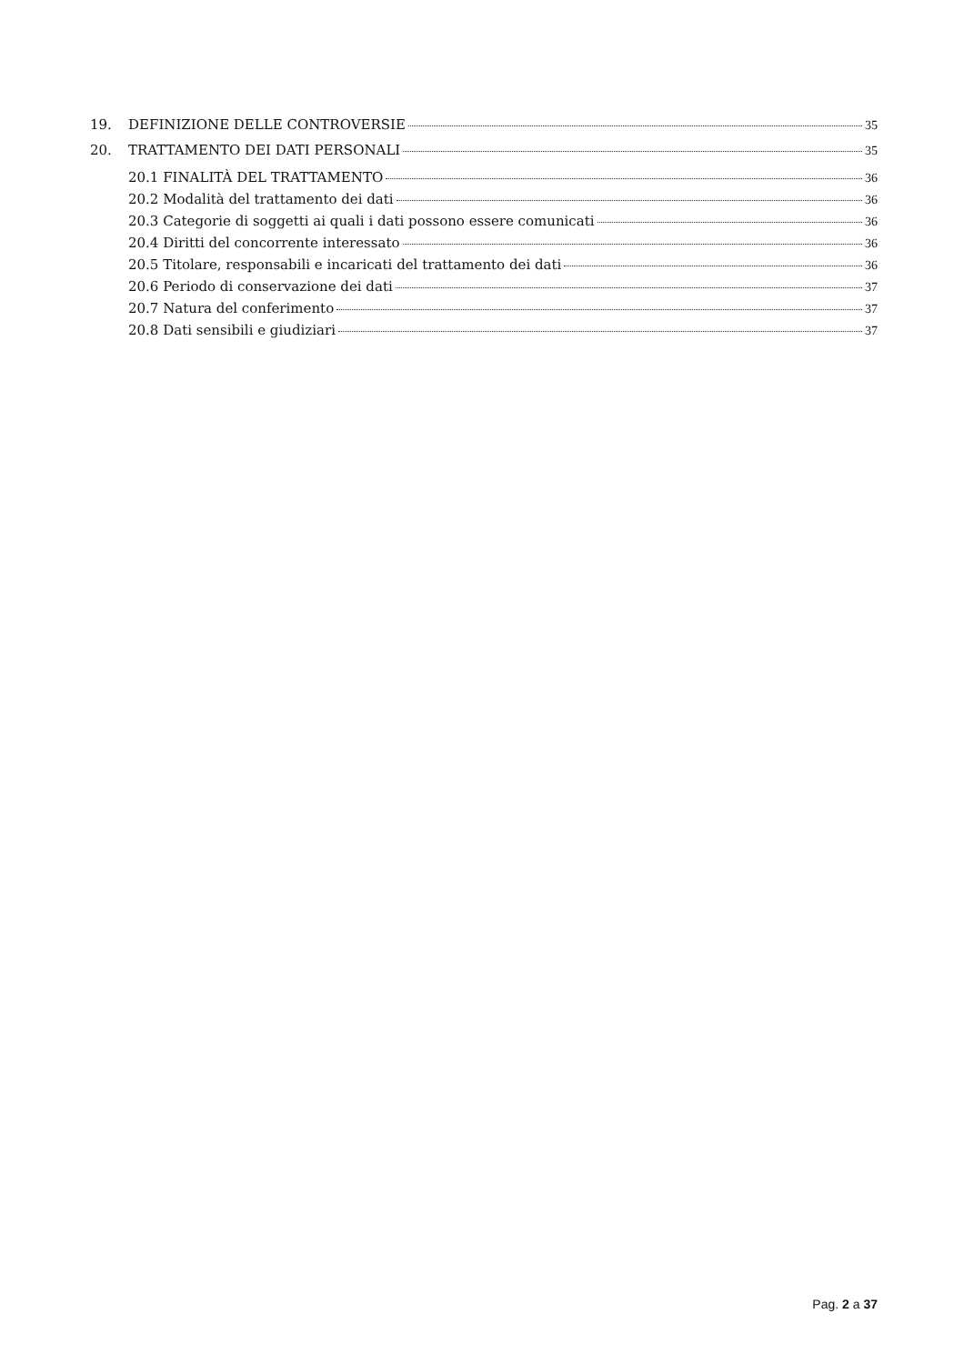19. DEFINIZIONE DELLE CONTROVERSIE 35
20. TRATTAMENTO DEI DATI PERSONALI 35
20.1 FINALITÀ DEL TRATTAMENTO 36
20.2 Modalità del trattamento dei dati 36
20.3 Categorie di soggetti ai quali i dati possono essere comunicati 36
20.4 Diritti del concorrente interessato 36
20.5 Titolare, responsabili e incaricati del trattamento dei dati 36
20.6 Periodo di conservazione dei dati 37
20.7 Natura del conferimento 37
20.8 Dati sensibili e giudiziari 37
Pag. 2 a 37